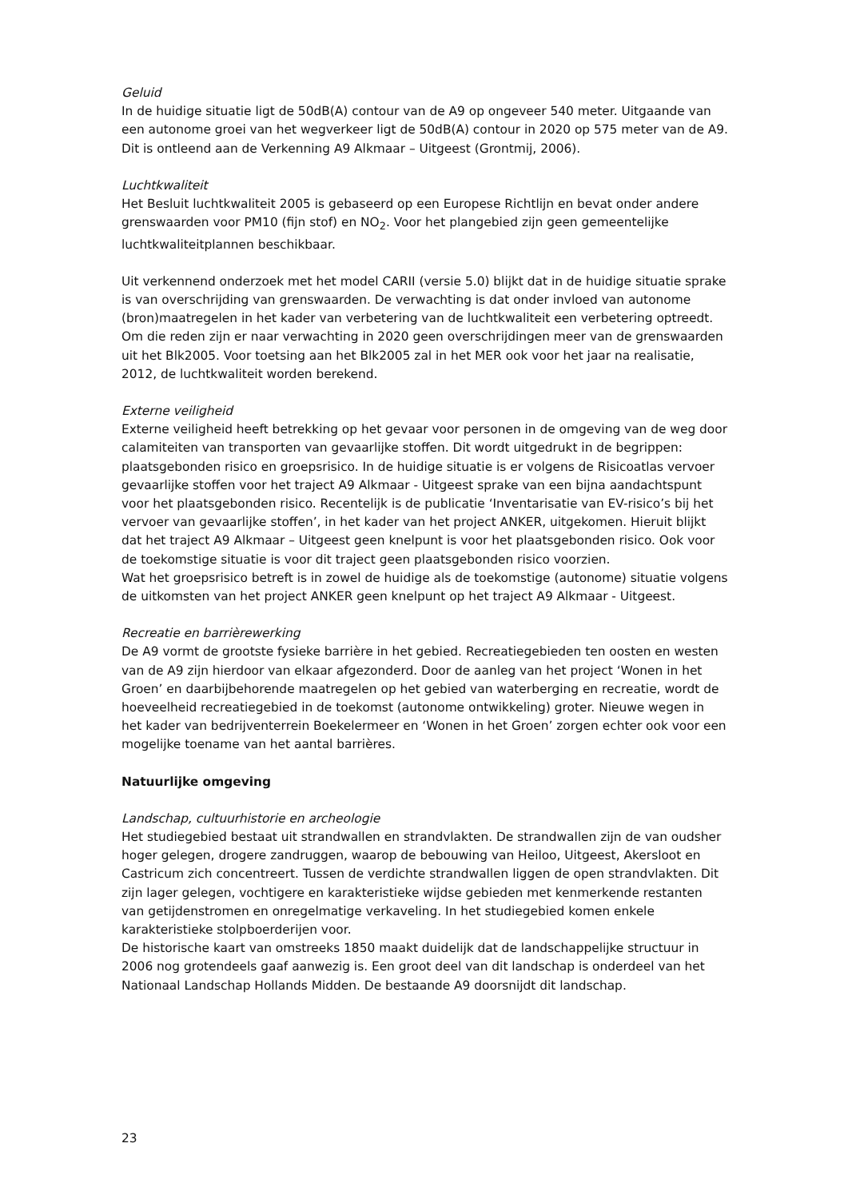Geluid
In de huidige situatie ligt de 50dB(A) contour van de A9 op ongeveer 540 meter. Uitgaande van een autonome groei van het wegverkeer ligt de 50dB(A) contour in 2020 op 575 meter van de A9. Dit is ontleend aan de Verkenning A9 Alkmaar – Uitgeest (Grontmij, 2006).
Luchtkwaliteit
Het Besluit luchtkwaliteit 2005 is gebaseerd op een Europese Richtlijn en bevat onder andere grenswaarden voor PM10 (fijn stof) en NO<sub>2</sub>. Voor het plangebied zijn geen gemeentelijke luchtkwaliteitplannen beschikbaar.
Uit verkennend onderzoek met het model CARII (versie 5.0) blijkt dat in de huidige situatie sprake is van overschrijding van grenswaarden. De verwachting is dat onder invloed van autonome (bron)maatregelen in het kader van verbetering van de luchtkwaliteit een verbetering optreedt. Om die reden zijn er naar verwachting in 2020 geen overschrijdingen meer van de grenswaarden uit het Blk2005. Voor toetsing aan het Blk2005 zal in het MER ook voor het jaar na realisatie, 2012, de luchtkwaliteit worden berekend.
Externe veiligheid
Externe veiligheid heeft betrekking op het gevaar voor personen in de omgeving van de weg door calamiteiten van transporten van gevaarlijke stoffen. Dit wordt uitgedrukt in de begrippen: plaatsgebonden risico en groepsrisico. In de huidige situatie is er volgens de Risicoatlas vervoer gevaarlijke stoffen voor het traject A9 Alkmaar - Uitgeest sprake van een bijna aandachtspunt voor het plaatsgebonden risico. Recentelijk is de publicatie ‘Inventarisatie van EV-risico’s bij het vervoer van gevaarlijke stoffen’, in het kader van het project ANKER, uitgekomen. Hieruit blijkt dat het traject A9 Alkmaar – Uitgeest geen knelpunt is voor het plaatsgebonden risico. Ook voor de toekomstige situatie is voor dit traject geen plaatsgebonden risico voorzien.
Wat het groepsrisico betreft is in zowel de huidige als de toekomstige (autonome) situatie volgens de uitkomsten van het project ANKER geen knelpunt op het traject A9 Alkmaar - Uitgeest.
Recreatie en barrièrewerking
De A9 vormt de grootste fysieke barrière in het gebied. Recreatiegebieden ten oosten en westen van de A9 zijn hierdoor van elkaar afgezonderd. Door de aanleg van het project ‘Wonen in het Groen’ en daarbijbehorende maatregelen op het gebied van waterberging en recreatie, wordt de hoeveelheid recreatiegebied in de toekomst (autonome ontwikkeling) groter. Nieuwe wegen in het kader van bedrijventerrein Boekelermeer en ‘Wonen in het Groen’ zorgen echter ook voor een mogelijke toename van het aantal barrières.
Natuurlijke omgeving
Landschap, cultuurhistorie en archeologie
Het studiegebied bestaat uit strandwallen en strandvlakten. De strandwallen zijn de van oudsher hoger gelegen, drogere zandruggen, waarop de bebouwing van Heiloo, Uitgeest, Akersloot en Castricum zich concentreert. Tussen de verdichte strandwallen liggen de open strandvlakten. Dit zijn lager gelegen, vochtigere en karakteristieke wijdse gebieden met kenmerkende restanten van getijdenstromen en onregelmatige verkaveling. In het studiegebied komen enkele karakteristieke stolpboerderijen voor.
De historische kaart van omstreeks 1850 maakt duidelijk dat de landschappelijke structuur in 2006 nog grotendeels gaaf aanwezig is. Een groot deel van dit landschap is onderdeel van het Nationaal Landschap Hollands Midden. De bestaande A9 doorsnijdt dit landschap.
23